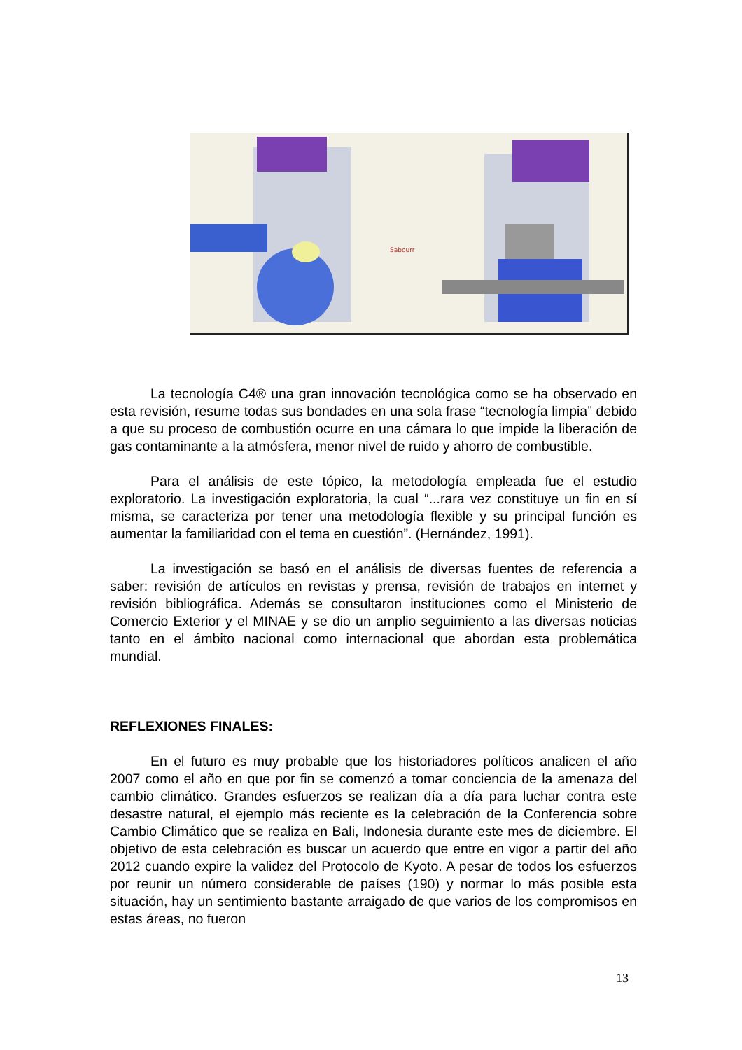Sabourr
La tecnología C4® una gran innovación tecnológica como se ha observado en esta revisión, resume todas sus bondades en una sola frase “tecnología limpia” debido a que su proceso de combustión ocurre en una cámara lo que impide la liberación de gas contaminante a la atmósfera, menor nivel de ruido y ahorro de combustible.
Para el análisis de este tópico, la metodología empleada fue el estudio exploratorio. La investigación exploratoria, la cual “...rara vez constituye un fin en sí misma, se caracteriza por tener una metodología flexible y su principal función es aumentar la familiaridad con el tema en cuestión”. (Hernández, 1991).
La investigación se basó en el análisis de diversas fuentes de referencia a saber: revisión de artículos en revistas y prensa, revisión de trabajos en internet y revisión bibliográfica. Además se consultaron instituciones como el Ministerio de Comercio Exterior y el MINAE y se dio un amplio seguimiento a las diversas noticias tanto en el ámbito nacional como internacional que abordan esta problemática mundial.
REFLEXIONES FINALES:
En el futuro es muy probable que los historiadores políticos analicen el año 2007 como el año en que por fin se comenzó a tomar conciencia de la amenaza del cambio climático. Grandes esfuerzos se realizan día a día para luchar contra este desastre natural, el ejemplo más reciente es la celebración de la Conferencia sobre Cambio Climático que se realiza en Bali, Indonesia durante este mes de diciembre. El objetivo de esta celebración es buscar un acuerdo que entre en vigor a partir del año 2012 cuando expire la validez del Protocolo de Kyoto. A pesar de todos los esfuerzos por reunir un número considerable de países (190) y normar lo más posible esta situación, hay un sentimiento bastante arraigado de que varios de los compromisos en estas áreas, no fueron
13